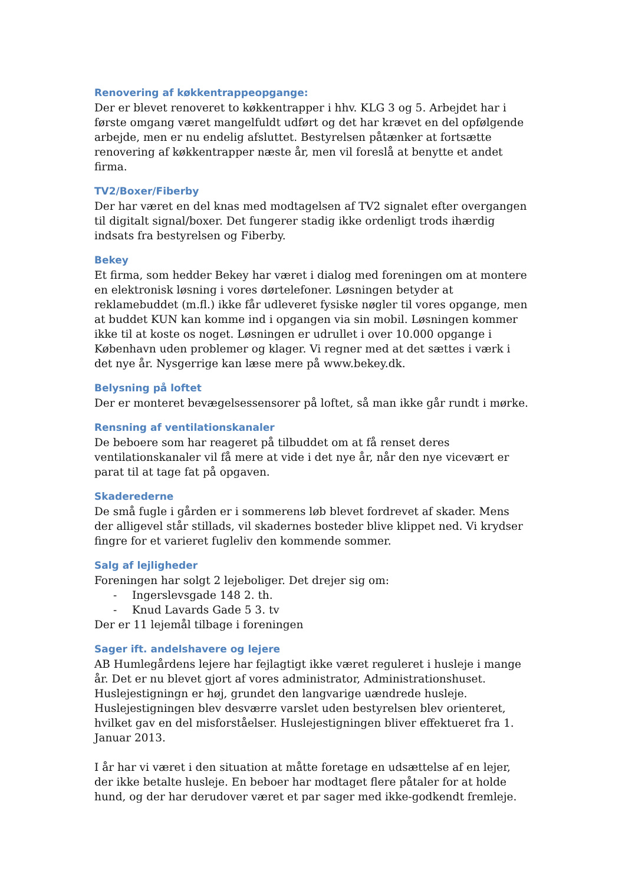Renovering af køkkentrappeopgange:
Der er blevet renoveret to køkkentrapper i hhv. KLG 3 og 5. Arbejdet har i første omgang været mangelfuldt udført og det har krævet en del opfølgende arbejde, men er nu endelig afsluttet. Bestyrelsen påtænker at fortsætte renovering af køkkentrapper næste år, men vil foreslå at benytte et andet firma.
TV2/Boxer/Fiberby
Der har været en del knas med modtagelsen af TV2 signalet efter overgangen til digitalt signal/boxer. Det fungerer stadig ikke ordenligt trods ihærdig indsats fra bestyrelsen og Fiberby.
Bekey
Et firma, som hedder Bekey har været i dialog med foreningen om at montere en elektronisk løsning i vores dørtelefoner. Løsningen betyder at reklamebuddet (m.fl.) ikke får udleveret fysiske nøgler til vores opgange, men at buddet KUN kan komme ind i opgangen via sin mobil. Løsningen kommer ikke til at koste os noget. Løsningen er udrullet i over 10.000 opgange i København uden problemer og klager. Vi regner med at det sættes i værk i det nye år. Nysgerrige kan læse mere på www.bekey.dk.
Belysning på loftet
Der er monteret bevægelsessensorer på loftet, så man ikke går rundt i mørke.
Rensning af ventilationskanaler
De beboere som har reageret på tilbuddet om at få renset deres ventilationskanaler vil få mere at vide i det nye år, når den nye vicevært er parat til at tage fat på opgaven.
Skaderederne
De små fugle i gården er i sommerens løb blevet fordrevet af skader. Mens der alligevel står stillads, vil skadernes bosteder blive klippet ned. Vi krydser fingre for et varieret fugleliv den kommende sommer.
Salg af lejligheder
Foreningen har solgt 2 lejeboliger. Det drejer sig om:
- Ingerslevsgade 148 2. th.
- Knud Lavards Gade 5 3. tv
Der er 11 lejemål tilbage i foreningen
Sager ift. andelshavere og lejere
AB Humlegårdens lejere har fejlagtigt ikke været reguleret i husleje i mange år. Det er nu blevet gjort af vores administrator, Administrationshuset. Huslejestigningn er høj, grundet den langvarige uændrede husleje. Huslejestigningen blev desværre varslet uden bestyrelsen blev orienteret, hvilket gav en del misforståelser. Huslejestigningen bliver effektueret fra 1. Januar 2013.
I år har vi været i den situation at måtte foretage en udsættelse af en lejer, der ikke betalte husleje. En beboer har modtaget flere påtaler for at holde hund, og der har derudover været et par sager med ikke-godkendt fremleje.